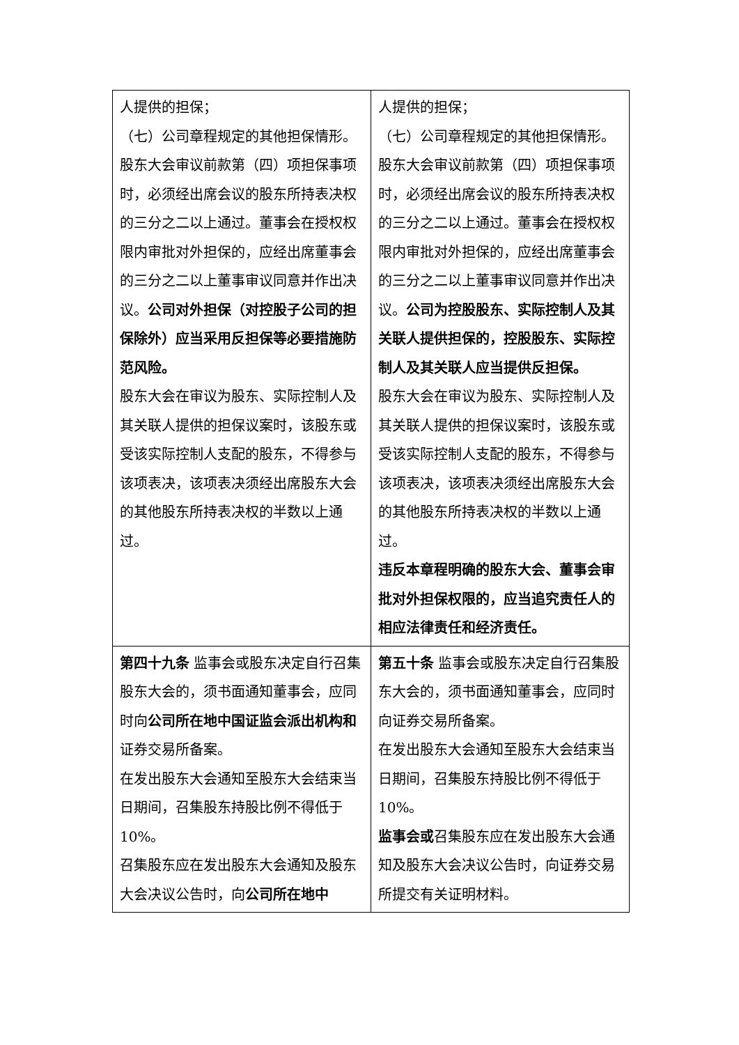| 人提供的担保； （七）公司章程规定的其他担保情形。 股东大会审议前款第（四）项担保事项时，必须经出席会议的股东所持表决权的三分之二以上通过。董事会在授权权限内审批对外担保的，应经出席董事会的三分之二以上董事审议同意并作出决议。 公司对外担保（对控股子公司的担保除外）应当采用反担保等必要措施防范风险。 股东大会在审议为股东、实际控制人及其关联人提供的担保议案时，该股东或受该实际控制人支配的股东，不得参与该项表决，该项表决须经出席股东大会的其他股东所持表决权的半数以上通过。 | 人提供的担保； （七）公司章程规定的其他担保情形。 股东大会审议前款第（四）项担保事项时，必须经出席会议的股东所持表决权的三分之二以上通过。董事会在授权权限内审批对外担保的，应经出席董事会的三分之二以上董事审议同意并作出决议。 公司为控股股东、实际控制人及其关联人提供担保的，控股股东、实际控制人及其关联人应当提供反担保。 股东大会在审议为股东、实际控制人及其关联人提供的担保议案时，该股东或受该实际控制人支配的股东，不得参与该项表决，该项表决须经出席股东大会的其他股东所持表决权的半数以上通过。 违反本章程明确的股东大会、董事会审批对外担保权限的，应当追究责任人的相应法律责任和经济责任。 |
| 第四十九条 监事会或股东决定自行召集股东大会的，须书面通知董事会，应同时向 公司所在地中国证监会派出机构和 证券交易所备案。 在发出股东大会通知至股东大会结束当日期间，召集股东持股比例不得低于 10%。 召集股东应在发出股东大会通知及股东大会决议公告时，向 公司所在地中 | 第五十条 监事会或股东决定自行召集股东大会的，须书面通知董事会，应同时向证券交易所备案。 在发出股东大会通知至股东大会结束当日期间，召集股东持股比例不得低于 10%。 监事会或 召集股东应在发出股东大会通知及股东大会决议公告时，向证券交易所提交有关证明材料。 |